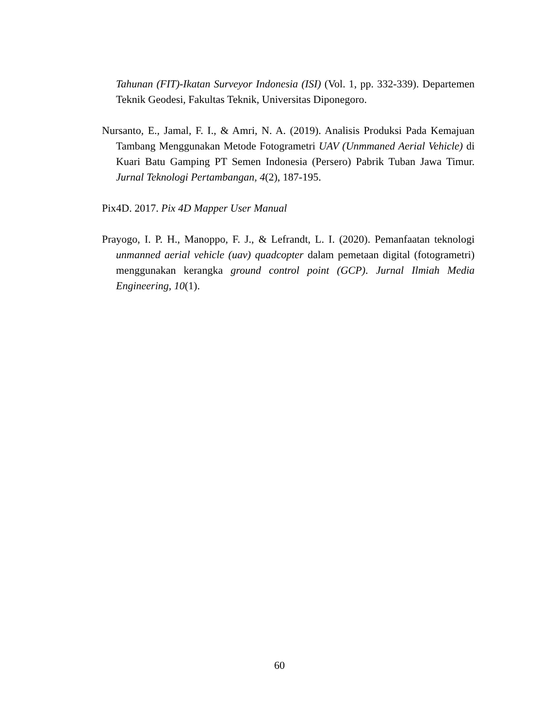Tahunan (FIT)-Ikatan Surveyor Indonesia (ISI) (Vol. 1, pp. 332-339). Departemen Teknik Geodesi, Fakultas Teknik, Universitas Diponegoro.
Nursanto, E., Jamal, F. I., & Amri, N. A. (2019). Analisis Produksi Pada Kemajuan Tambang Menggunakan Metode Fotogrametri UAV (Unmmaned Aerial Vehicle) di Kuari Batu Gamping PT Semen Indonesia (Persero) Pabrik Tuban Jawa Timur. Jurnal Teknologi Pertambangan, 4(2), 187-195.
Pix4D. 2017. Pix 4D Mapper User Manual
Prayogo, I. P. H., Manoppo, F. J., & Lefrandt, L. I. (2020). Pemanfaatan teknologi unmanned aerial vehicle (uav) quadcopter dalam pemetaan digital (fotogrametri) menggunakan kerangka ground control point (GCP). Jurnal Ilmiah Media Engineering, 10(1).
60